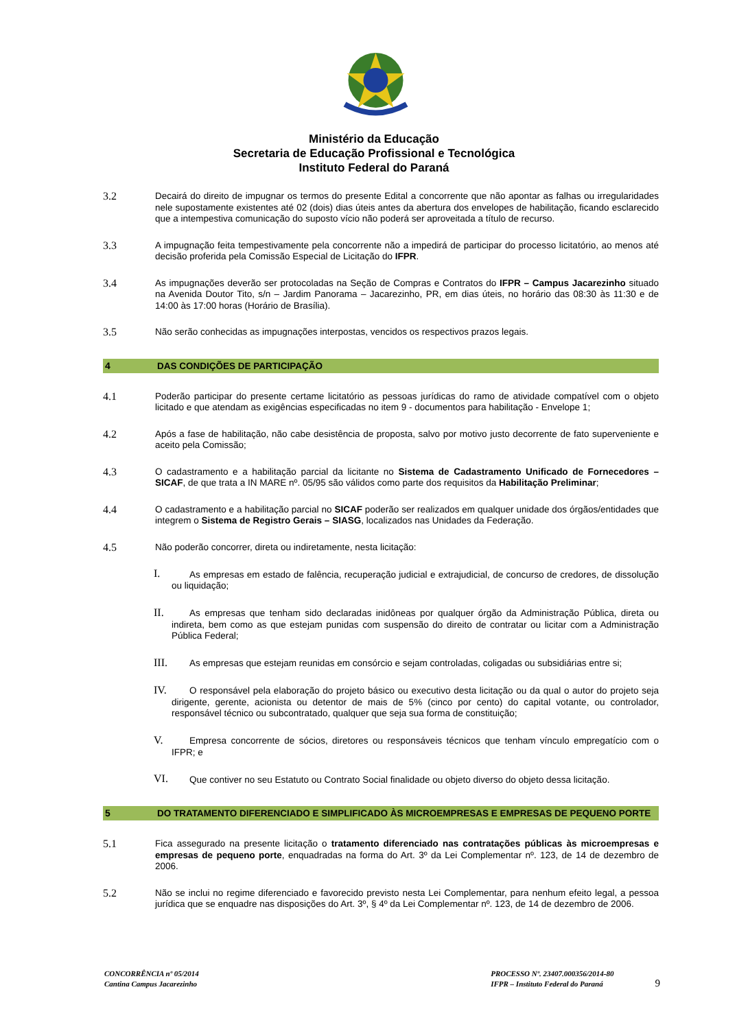Ministério da Educação
Secretaria de Educação Profissional e Tecnológica
Instituto Federal do Paraná
3.2
Decairá do direito de impugnar os termos do presente Edital a concorrente que não apontar as falhas ou irregularidades nele supostamente existentes até 02 (dois) dias úteis antes da abertura dos envelopes de habilitação, ficando esclarecido que a intempestiva comunicação do suposto vício não poderá ser aproveitada a título de recurso.
3.3
A impugnação feita tempestivamente pela concorrente não a impedirá de participar do processo licitatório, ao menos até decisão proferida pela Comissão Especial de Licitação do IFPR.
3.4
As impugnações deverão ser protocoladas na Seção de Compras e Contratos do IFPR – Campus Jacarezinho situado na Avenida Doutor Tito, s/n – Jardim Panorama – Jacarezinho, PR, em dias úteis, no horário das 08:30 às 11:30 e de 14:00 às 17:00 horas (Horário de Brasília).
3.5
Não serão conhecidas as impugnações interpostas, vencidos os respectivos prazos legais.
4 DAS CONDIÇÕES DE PARTICIPAÇÃO
4.1
Poderão participar do presente certame licitatório as pessoas jurídicas do ramo de atividade compatível com o objeto licitado e que atendam as exigências especificadas no item 9 - documentos para habilitação - Envelope 1;
4.2
Após a fase de habilitação, não cabe desistência de proposta, salvo por motivo justo decorrente de fato superveniente e aceito pela Comissão;
4.3
O cadastramento e a habilitação parcial da licitante no Sistema de Cadastramento Unificado de Fornecedores – SICAF, de que trata a IN MARE nº. 05/95 são válidos como parte dos requisitos da Habilitação Preliminar;
4.4
O cadastramento e a habilitação parcial no SICAF poderão ser realizados em qualquer unidade dos órgãos/entidades que integrem o Sistema de Registro Gerais – SIASG, localizados nas Unidades da Federação.
4.5
Não poderão concorrer, direta ou indiretamente, nesta licitação:
I.
As empresas em estado de falência, recuperação judicial e extrajudicial, de concurso de credores, de dissolução ou liquidação;
II.
As empresas que tenham sido declaradas inidôneas por qualquer órgão da Administração Pública, direta ou indireta, bem como as que estejam punidas com suspensão do direito de contratar ou licitar com a Administração Pública Federal;
III.
As empresas que estejam reunidas em consórcio e sejam controladas, coligadas ou subsidiárias entre si;
IV.
O responsável pela elaboração do projeto básico ou executivo desta licitação ou da qual o autor do projeto seja dirigente, gerente, acionista ou detentor de mais de 5% (cinco por cento) do capital votante, ou controlador, responsável técnico ou subcontratado, qualquer que seja sua forma de constituição;
V.
Empresa concorrente de sócios, diretores ou responsáveis técnicos que tenham vínculo empregatício com o IFPR; e
VI.
Que contiver no seu Estatuto ou Contrato Social finalidade ou objeto diverso do objeto dessa licitação.
5 DO TRATAMENTO DIFERENCIADO E SIMPLIFICADO ÀS MICROEMPRESAS E EMPRESAS DE PEQUENO PORTE
5.1
Fica assegurado na presente licitação o tratamento diferenciado nas contratações públicas às microempresas e empresas de pequeno porte, enquadradas na forma do Art. 3º da Lei Complementar nº. 123, de 14 de dezembro de 2006.
5.2
Não se inclui no regime diferenciado e favorecido previsto nesta Lei Complementar, para nenhum efeito legal, a pessoa jurídica que se enquadre nas disposições do Art. 3º, § 4º da Lei Complementar nº. 123, de 14 de dezembro de 2006.
CONCORRÊNCIA nº 05/2014
Cantina Campus Jacarezinho
PROCESSO Nº. 23407.000356/2014-80
IFPR – Instituto Federal do Paraná
9